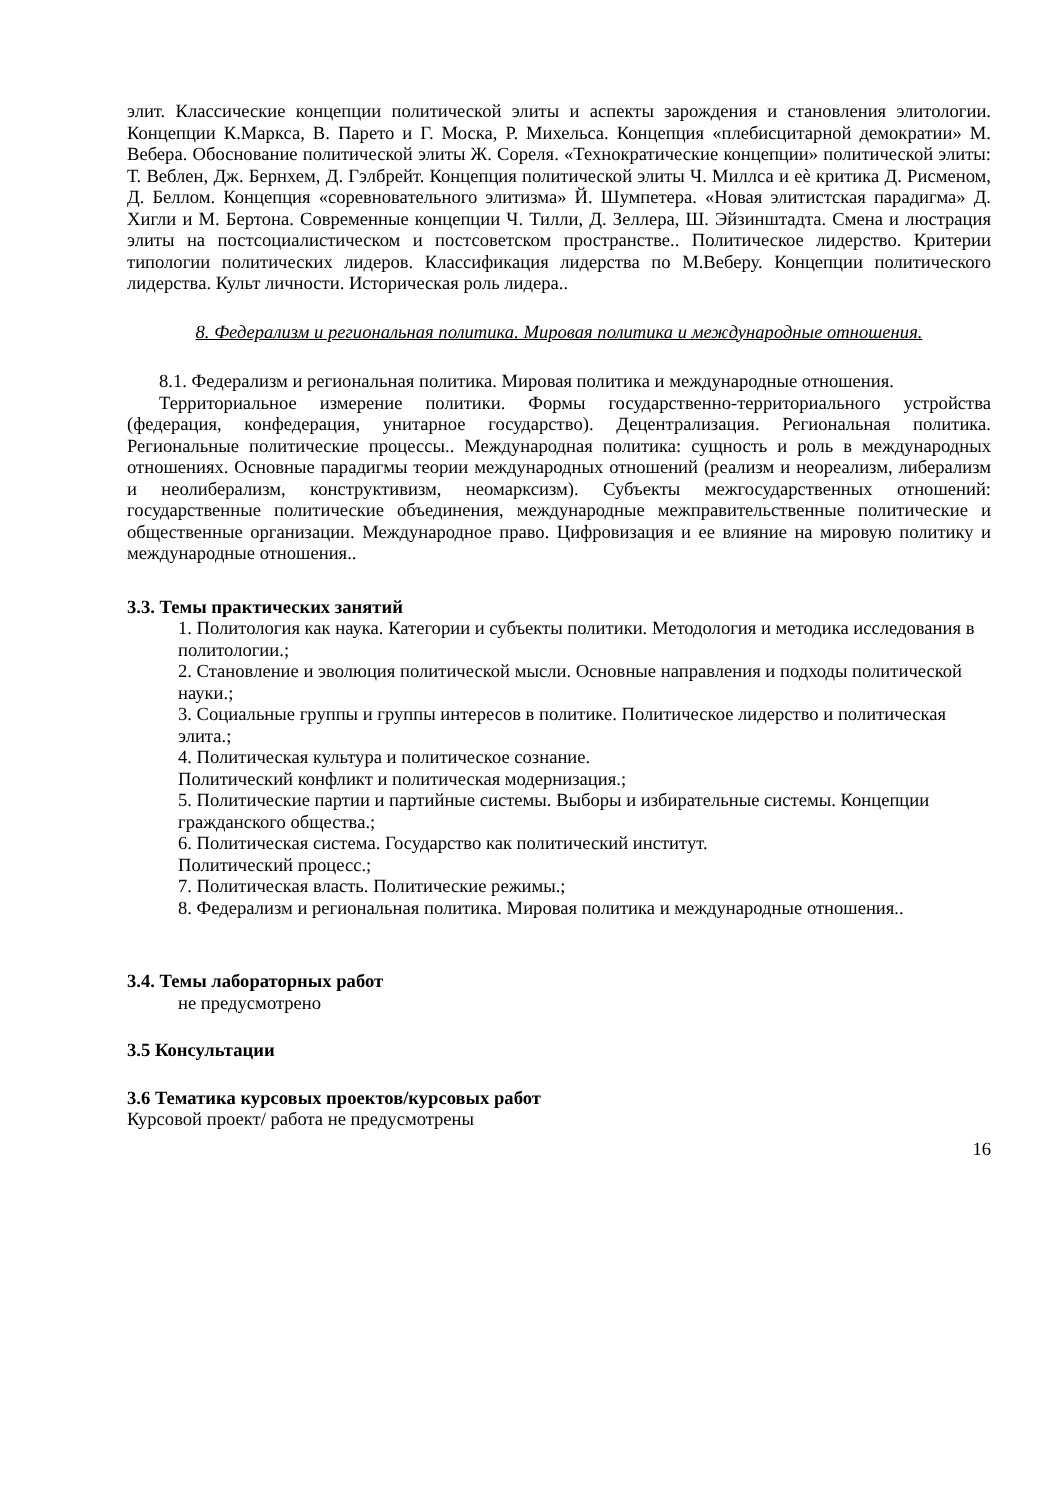элит. Классические концепции политической элиты и аспекты зарождения и становления элитологии. Концепции К.Маркса, В. Парето и Г. Моска, Р. Михельса. Концепция «плебисцитарной демократии» М. Вебера. Обоснование политической элиты Ж. Сореля. «Технократические концепции» политической элиты: Т. Веблен, Дж. Бернхем, Д. Гэлбрейт. Концепция политической элиты Ч. Миллса и еѐ критика Д. Рисменом, Д. Беллом. Концепция «соревновательного элитизма» Й. Шумпетера. «Новая элитистская парадигма» Д. Хигли и М. Бертона. Современные концепции Ч. Тилли, Д. Зеллера, Ш. Эйзинштадта. Смена и люстрация элиты на постсоциалистическом и постсоветском пространстве.. Политическое лидерство. Критерии типологии политических лидеров. Классификация лидерства по М.Веберу. Концепции политического лидерства. Культ личности. Историческая роль лидера..
8. Федерализм и региональная политика. Мировая политика и международные отношения.
8.1. Федерализм и региональная политика. Мировая политика и международные отношения.
Территориальное измерение политики. Формы государственно-территориального устройства (федерация, конфедерация, унитарное государство). Децентрализация. Региональная политика. Региональные политические процессы.. Международная политика: сущность и роль в международных отношениях. Основные парадигмы теории международных отношений (реализм и неореализм, либерализм и неолиберализм, конструктивизм, неомарксизм). Субъекты межгосударственных отношений: государственные политические объединения, международные межправительственные политические и общественные организации. Международное право. Цифровизация и ее влияние на мировую политику и международные отношения..
3.3. Темы практических занятий
1. Политология как наука. Категории и субъекты политики. Методология и методика исследования в политологии.;
2. Становление и эволюция политической мысли. Основные направления и подходы политической науки.;
3. Социальные группы и группы интересов в политике. Политическое лидерство и политическая элита.;
4. Политическая культура и политическое сознание.
Политический конфликт и политическая модернизация.;
5. Политические партии и партийные системы. Выборы и избирательные системы. Концепции гражданского общества.;
6. Политическая система. Государство как политический институт.
Политический процесс.;
7. Политическая власть. Политические режимы.;
8. Федерализм и региональная политика. Мировая политика и международные отношения..
3.4. Темы лабораторных работ
не предусмотрено
3.5 Консультации
3.6 Тематика курсовых проектов/курсовых работ
Курсовой проект/ работа не предусмотрены
16